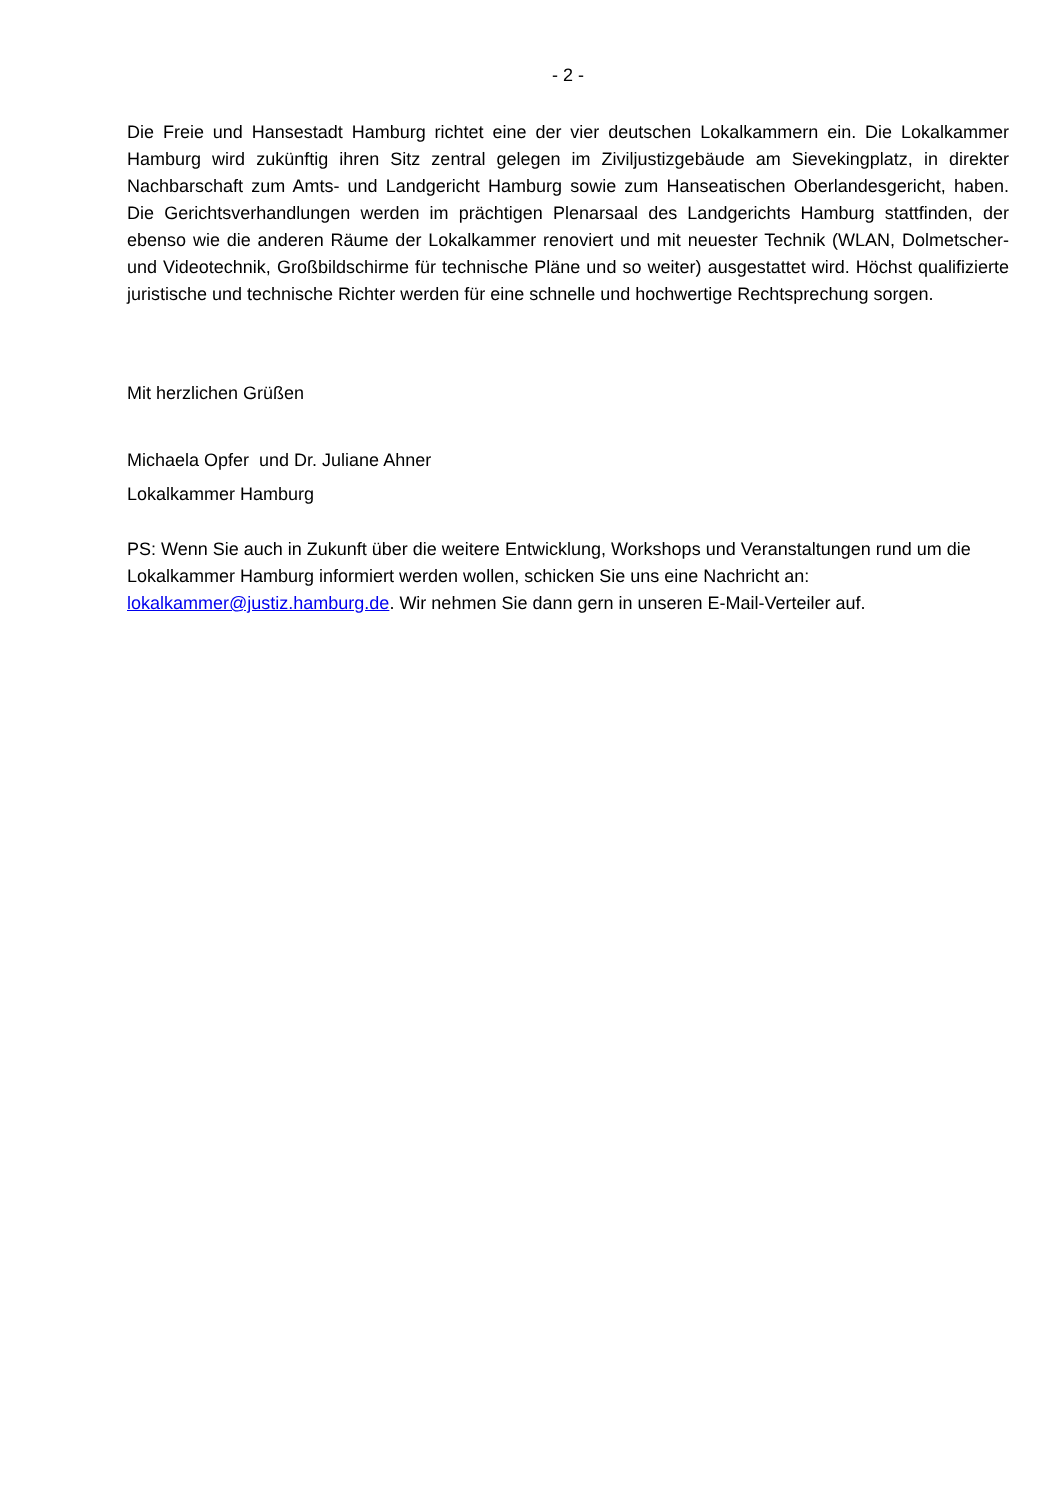- 2 -
Die Freie und Hansestadt Hamburg richtet eine der vier deutschen Lokalkammern ein. Die Lokalkammer Hamburg wird zukünftig ihren Sitz zentral gelegen im Ziviljustizgebäude am Sievekingplatz, in direkter Nachbarschaft zum Amts- und Landgericht Hamburg sowie zum Hanseatischen Oberlandesgericht, haben. Die Gerichtsverhandlungen werden im prächtigen Plenarsaal des Landgerichts Hamburg stattfinden, der ebenso wie die anderen Räume der Lokalkammer renoviert und mit neuester Technik (WLAN, Dolmetscher- und Videotechnik, Großbildschirme für technische Pläne und so weiter) ausgestattet wird. Höchst qualifizierte juristische und technische Richter werden für eine schnelle und hochwertige Rechtsprechung sorgen.
Mit herzlichen Grüßen
Michaela Opfer und Dr. Juliane Ahner
Lokalkammer Hamburg
PS: Wenn Sie auch in Zukunft über die weitere Entwicklung, Workshops und Veranstaltungen rund um die Lokalkammer Hamburg informiert werden wollen, schicken Sie uns eine Nachricht an: lokalkammer@justiz.hamburg.de. Wir nehmen Sie dann gern in unseren E-Mail-Verteiler auf.